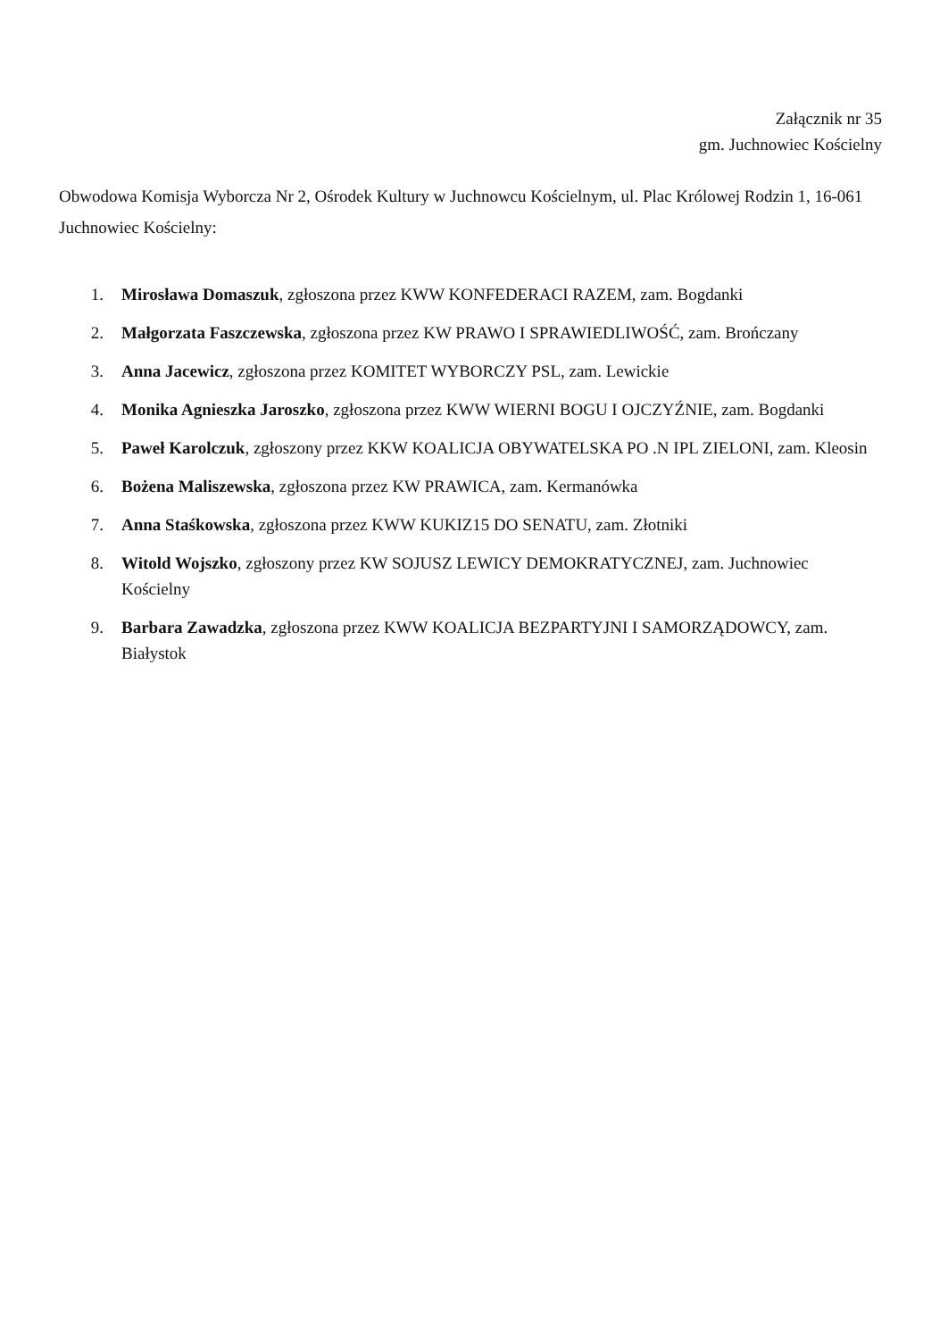Załącznik nr 35
gm. Juchnowiec Kościelny
Obwodowa Komisja Wyborcza Nr 2, Ośrodek Kultury w Juchnowcu Kościelnym, ul. Plac Królowej Rodzin 1, 16-061 Juchnowiec Kościelny:
1. Mirosława Domaszuk, zgłoszona przez KWW KONFEDERACI RAZEM, zam. Bogdanki
2. Małgorzata Faszczewska, zgłoszona przez KW PRAWO I SPRAWIEDLIWOŚĆ, zam. Brończany
3. Anna Jacewicz, zgłoszona przez KOMITET WYBORCZY PSL, zam. Lewickie
4. Monika Agnieszka Jaroszko, zgłoszona przez KWW WIERNI BOGU I OJCZYŹNIE, zam. Bogdanki
5. Paweł Karolczuk, zgłoszony przez KKW KOALICJA OBYWATELSKA PO .N IPL ZIELONI, zam. Kleosin
6. Bożena Maliszewska, zgłoszona przez KW PRAWICA, zam. Kermanówka
7. Anna Staśkowska, zgłoszona przez KWW KUKIZ15 DO SENATU, zam. Złotniki
8. Witold Wojszko, zgłoszony przez KW SOJUSZ LEWICY DEMOKRATYCZNEJ, zam. Juchnowiec Kościelny
9. Barbara Zawadzka, zgłoszona przez KWW KOALICJA BEZPARTYJNI I SAMORZĄDOWCY, zam. Białystok